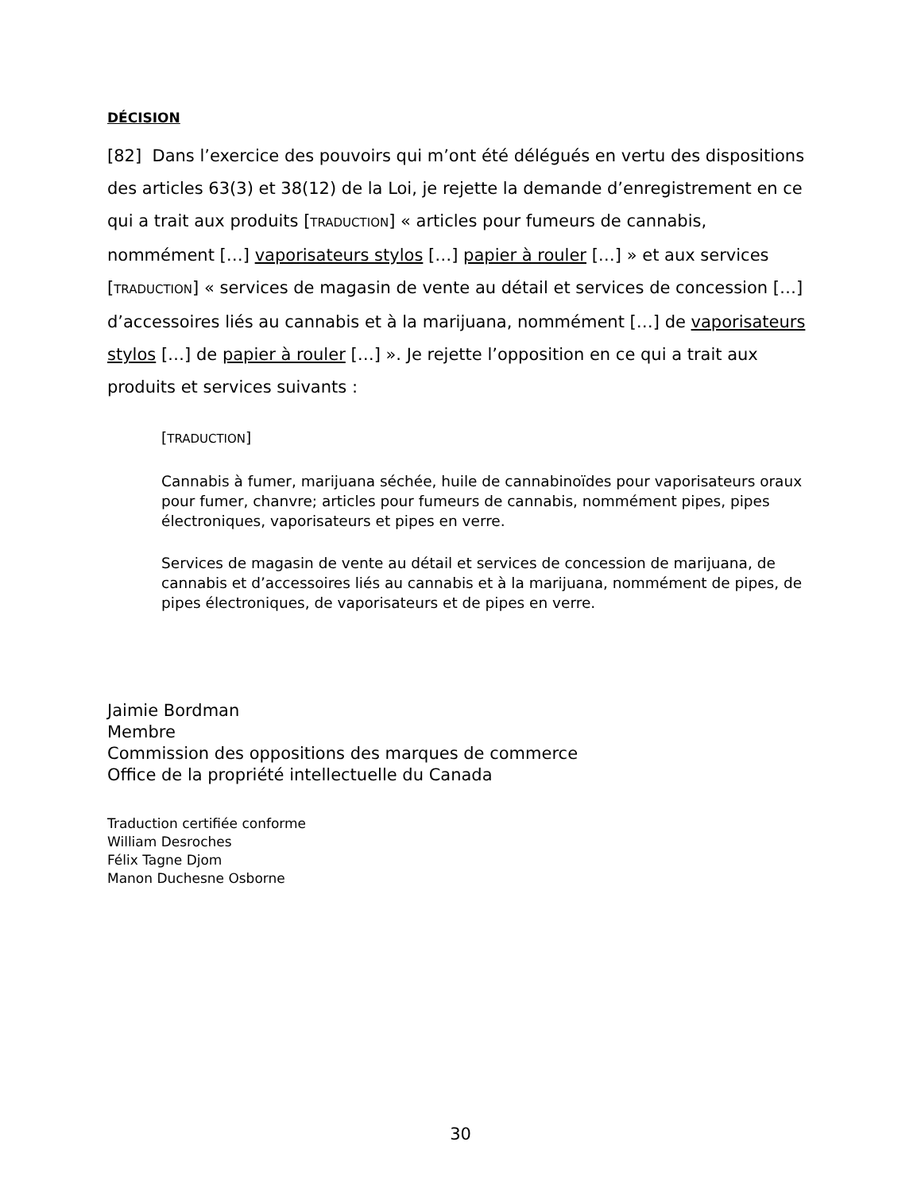DÉCISION
[82] Dans l’exercice des pouvoirs qui m’ont été délégués en vertu des dispositions des articles 63(3) et 38(12) de la Loi, je rejette la demande d’enregistrement en ce qui a trait aux produits [TRADUCTION] « articles pour fumeurs de cannabis, nommément […] vaporisateurs stylos […] papier à rouler […] » et aux services [TRADUCTION] « services de magasin de vente au détail et services de concession […] d’accessoires liés au cannabis et à la marijuana, nommément […] de vaporisateurs stylos […] de papier à rouler […] ». Je rejette l’opposition en ce qui a trait aux produits et services suivants :
[TRADUCTION]
Cannabis à fumer, marijuana séchée, huile de cannabinoïdes pour vaporisateurs oraux pour fumer, chanvre; articles pour fumeurs de cannabis, nommément pipes, pipes électroniques, vaporisateurs et pipes en verre.
Services de magasin de vente au détail et services de concession de marijuana, de cannabis et d’accessoires liés au cannabis et à la marijuana, nommément de pipes, de pipes électroniques, de vaporisateurs et de pipes en verre.
Jaimie Bordman
Membre
Commission des oppositions des marques de commerce
Office de la propriété intellectuelle du Canada
Traduction certifiée conforme
William Desroches
Félix Tagne Djom
Manon Duchesne Osborne
30